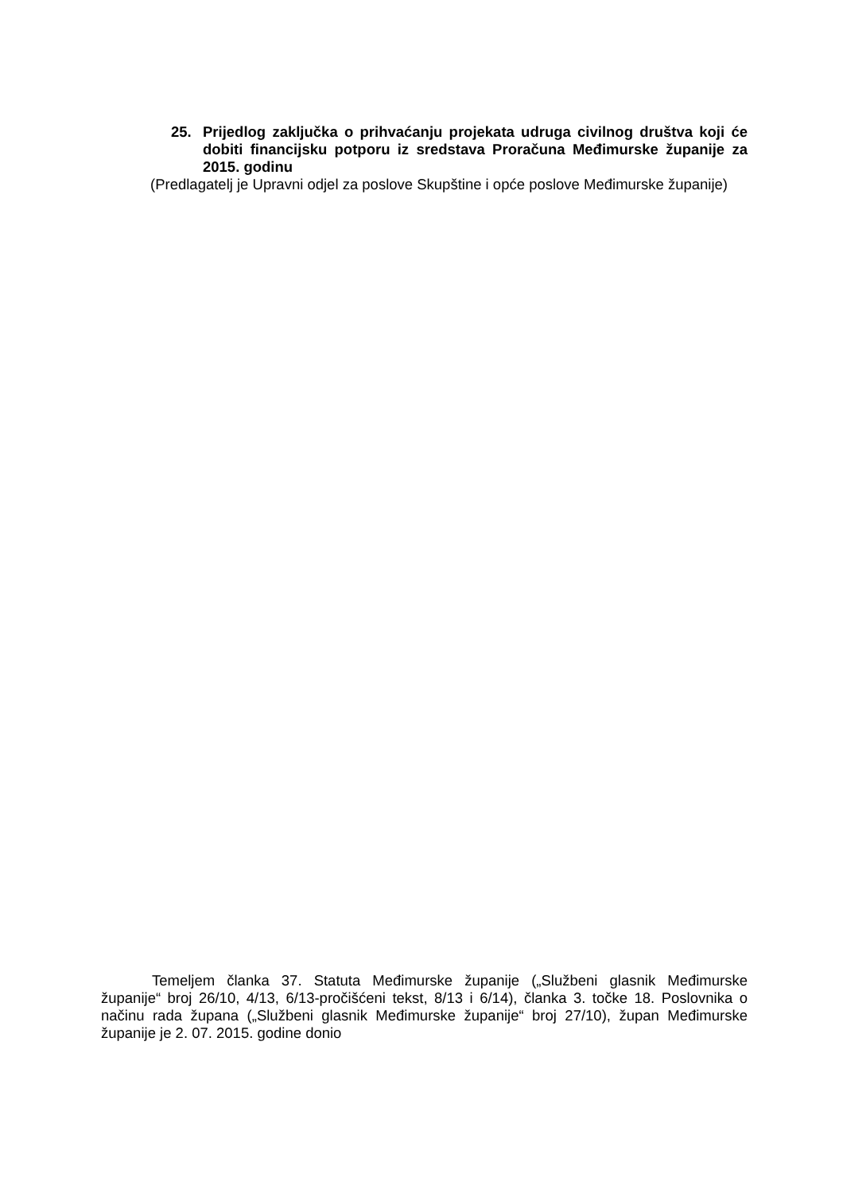25. Prijedlog zaključka o prihvaćanju projekata udruga civilnog društva koji će dobiti financijsku potporu iz sredstava Proračuna Međimurske županije za 2015. godinu
(Predlagatelj je Upravni odjel za poslove Skupštine i opće poslove Međimurske županije)
Temeljem članka 37. Statuta Međimurske županije („Službeni glasnik Međimurske županije“ broj 26/10, 4/13, 6/13-pročišćeni tekst, 8/13 i 6/14), članka 3. točke 18. Poslovnika o načinu rada župana („Službeni glasnik Međimurske županije“ broj 27/10), župan Međimurske županije je 2. 07. 2015. godine donio